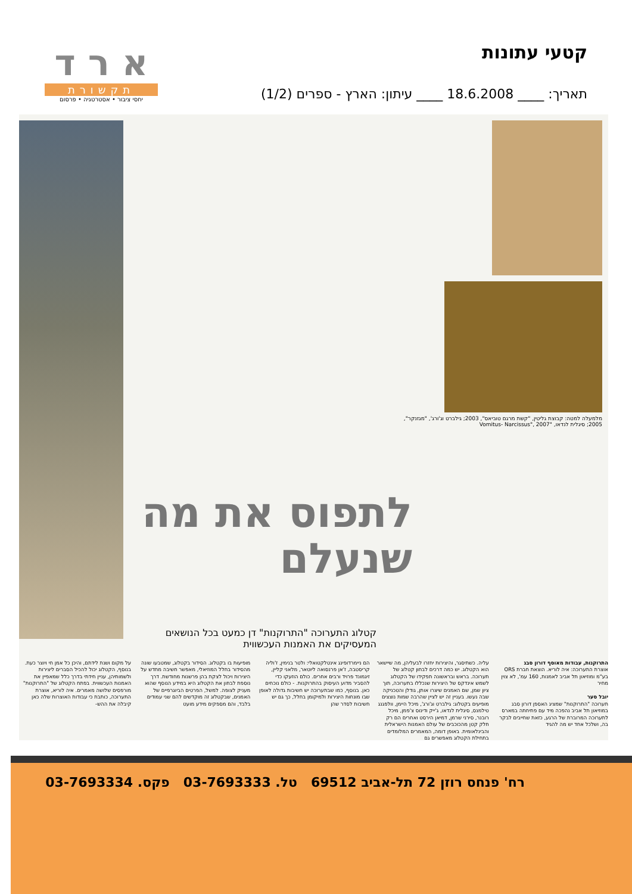קטעי עתונות
תאריך: ____ 18.6.2008 ____ עיתון: הארץ - ספרים (1/2)
א ר ד
תקשורת
יחסי ציבור • אסטרטגיה • פרסום
מלמעלה למטה: קבוצת גליטין, "קשת מרגם טוביאס", 2003; גילברט וג'ורג', "מגזנקר", 2005; סיגלית לנדאו, "Vomitus- Narcissus", 2007
לתפוס את מה שנעלם
קטלוג התערוכה "התרוקנות" דן כמעט בכל הנושאים המעסיקים את האמנות העכשווית
התרוקנות, עבודות מאוסף דורון סבג
אוצרת התערוכה: איה לוריא. הוצאת חברת ORS בע"מ ומוזיאון תל אביב לאמנות, 160 עמ', לא צוין מחיר
יובל סער
תערוכה "התרוקנות" שמציג האספן דורון סבג במוזיאון תל אביב נהפכה מיד עם פתיחתה במארס לתערוכה המרוברת של הרגע, כזאת שחייבים לבקר בה, ושלכל אחד יש מה להגיד
עליה. כשתיסגר, והיצירות יחזרו לבעליהן, מה שיישאר הוא הקטלוג. יש כמה דרכים לבחון קטלוג של תערוכה. בראש ובראשונה תפקידו של הקטלוג לשמש אינדקס של היצירות שנכללו בתערוכה, תוך ציון שמן, שם האמנים שיצרו אותן, גודלן והטכניקה שבה נעשו. בעניין זה יש לציין שהרבה שמות נוצצים מופיעים בקטלוג: גילברט וג'ורג', מיכל היימן, וולפגנג טילמנס, סיגלית לנדאו, ג'ייק ודינוס צ'פמן, מיכל רובנר, סירני שרמן, דמיאן הירסט ואחרים הם רק חלק קטן מהכוכבים של עולם האמנות הישראלית והבינלאומית. באופן דומה, המאמרים המלומדים בתחילת הקטלוג מאפשרים גם
הם ניימרדופינג אינטלקטואלי: ולטר בנימין, ז'וליה קריסטבה, ז'אן פרנסואה ליוטאר, מלאני קליין, זיגמונד פרויד ורבים אחרים. כולם הוזעקו כדי להסביר מדוע העיסוק בהתרוקנות. - כולם נוכחים כאן. בנוסף, כמו שבתערוכה יש חשיבות גדולה לאופן שבו מונחות היצירות ולמיקומן בחלל, כך גם יש חשיבות לסדר שהן
מופיעות בו בקטלוג. הסידור בקטלוג, שמטבעו שונה מהסידור בחלל המוזיאלי, מאפשר חשיבה מחדש על היצירות ויכול לצקת בהן פרשנות מחודשת. דרך נוספת לבחון את הקטלוג היא במידע הנוסף שהוא מעניק לצופה. למשל, הפרטים הביוגרפיים של האמנים, שבקטלוג זה מוקדשים להם שני עמודים בלבד, והם מספקים מידע מועט
על מקום ושנת לידתם, והיכן כל אמן חי ויוצר כעת. בנוסף, הקטלוג יכול להכיל הסברים ליצירות ולשמותיהן, עניין חידתי בדרך כלל שמאפיין את האמנות העכשווית. בפתח הקטלוג של "התרוקנות" מורפסים שלושה מאמרים. איה לוריא, אוצרת התערוכה, כותבת כי עבודות האוצרות שלה כאן קיבלה את ההש-
רח' פנחס רוזן 72 תל-אביב 69512 טל. 03-7693333 פקס. 03-7693334